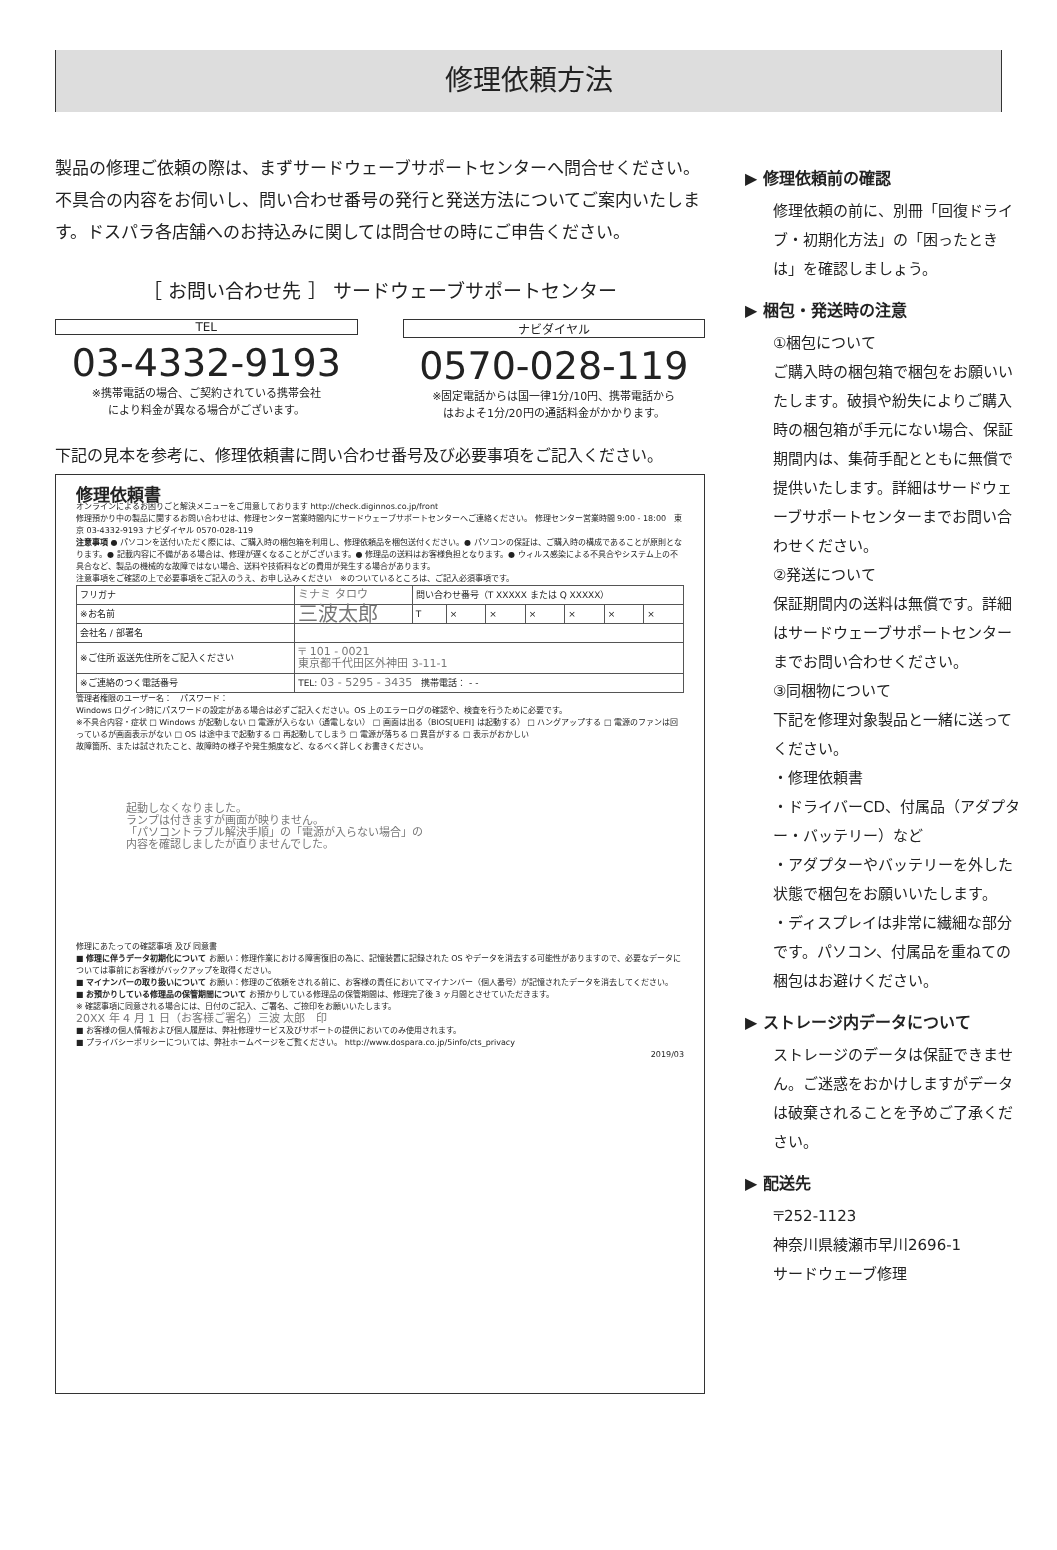修理依頼方法
製品の修理ご依頼の際は、まずサードウェーブサポートセンターへ問合せください。不具合の内容をお伺いし、問い合わせ番号の発行と発送方法についてご案内いたします。ドスパラ各店舗へのお持込みに関しては問合せの時にご申告ください。
［ お問い合わせ先 ］ サードウェーブサポートセンター
TEL
03-4332-9193
※携帯電話の場合、ご契約されている携帯会社
により料金が異なる場合がございます。
ナビダイヤル
0570-028-119
※固定電話からは国一律1分/10円、携帯電話から
はおよそ1分/20円の通話料金がかかります。
下記の見本を参考に、修理依頼書に問い合わせ番号及び必要事項をご記入ください。
修理依頼書
オンラインによるお困りごと解決メニューをご用意しております http://check.diginnos.co.jp/front
修理預かり中の製品に関するお問い合わせは、修理センター営業時間内にサードウェーブサポートセンターへご連絡ください。 修理センター営業時間 9:00 - 18:00　東京 03-4332-9193 ナビダイヤル 0570-028-119
注意事項 ● パソコンを送付いただく際には、ご購入時の梱包箱を利用し、修理依頼品を梱包送付ください。● パソコンの保証は、ご購入時の構成であることが原則となります。● 記載内容に不備がある場合は、修理が遅くなることがございます。● 修理品の送料はお客様負担となります。● ウィルス感染による不具合やシステム上の不具合など、製品の機械的な故障ではない場合、送料や技術料などの費用が発生する場合があります。
注意事項をご確認の上で必要事項をご記入のうえ、お申し込みください　※のついているところは、ご記入必須事項です。
| フリガナ | ミナミ タロウ | 問い合わせ番号（T XXXXX または Q XXXXX） | | | | | | |
| ※お名前 | 三波太郎 | T | × | × | × | × | × | × |
| 会社名 / 部署名 | | | | | | | | |
| ※ご住所 返送先住所をご記入ください | 〒 101 - 0021 東京都千代田区外神田 3-11-1 | | | | | | | |
| ※ご連絡のつく電話番号 | TEL: 03 - 5295 - 3435 携帯電話： - - | | | | | | | |
管理者権限のユーザー名：　パスワード：
Windows ログイン時にパスワードの設定がある場合は必ずご記入ください。OS 上のエラーログの確認や、検査を行うために必要です。
※不具合内容・症状 □ Windows が起動しない □ 電源が入らない（通電しない） □ 画面は出る（BIOS[UEFI] は起動する） □ ハングアップする □ 電源のファンは回っているが画面表示がない □ OS は途中まで起動する □ 再起動してしまう □ 電源が落ちる □ 異音がする □ 表示がおかしい
故障箇所、または試されたこと、故障時の様子や発生頻度など、なるべく詳しくお書きください。
起動しなくなりました。
ランプは付きますが画面が映りません。
「パソコントラブル解決手順」の「電源が入らない場合」の
内容を確認しましたが直りませんでした。
修理にあたっての確認事項 及び 同意書
■ 修理に伴うデータ初期化について お願い：修理作業における障害復旧の為に、記憶装置に記録された OS やデータを消去する可能性がありますので、必要なデータについては事前にお客様がバックアップを取得ください。
■ マイナンバーの取り扱いについて お願い：修理のご依頼をされる前に、お客様の責任においてマイナンバー（個人番号）が記憶されたデータを消去してください。
■ お預かりしている修理品の保管期間について お預かりしている修理品の保管期間は、修理完了後 3 ヶ月間とさせていただきます。
※ 確認事項に同意される場合には、日付のご記入、ご署名、ご捺印をお願いいたします。
20XX 年 4 月 1 日（お客様ご署名）三波 太郎　印
■ お客様の個人情報および個人履歴は、弊社修理サービス及びサポートの提供においてのみ使用されます。
■ プライバシーポリシーについては、弊社ホームページをご覧ください。 http://www.dospara.co.jp/5info/cts_privacy
2019/03
▶ 修理依頼前の確認
修理依頼の前に、別冊「回復ドライブ・初期化方法」の「困ったときは」を確認しましょう。
▶ 梱包・発送時の注意
①梱包について
ご購入時の梱包箱で梱包をお願いいたします。破損や紛失によりご購入時の梱包箱が手元にない場合、保証期間内は、集荷手配とともに無償で提供いたします。詳細はサードウェーブサポートセンターまでお問い合わせください。
②発送について
保証期間内の送料は無償です。詳細はサードウェーブサポートセンターまでお問い合わせください。
③同梱物について
下記を修理対象製品と一緒に送ってください。
・修理依頼書
・ドライバーCD、付属品（アダプター・バッテリー）など
・アダプターやバッテリーを外した状態で梱包をお願いいたします。
・ディスプレイは非常に繊細な部分です。パソコン、付属品を重ねての梱包はお避けください。
▶ ストレージ内データについて
ストレージのデータは保証できません。ご迷惑をおかけしますがデータは破棄されることを予めご了承ください。
▶ 配送先
〒252-1123
神奈川県綾瀬市早川2696-1
サードウェーブ修理